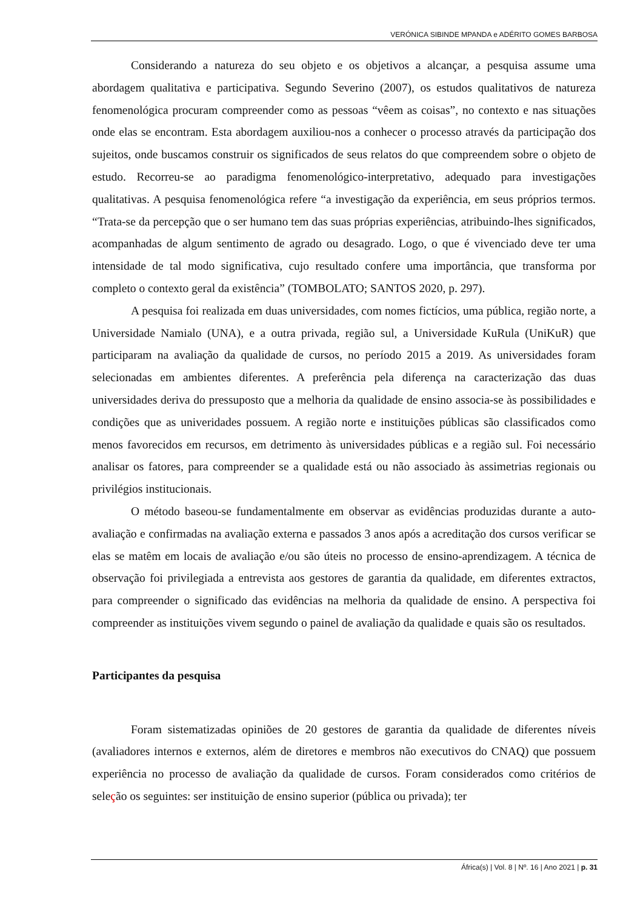VERÓNICA SIBINDE MPANDA e ADÉRITO GOMES BARBOSA
Considerando a natureza do seu objeto e os objetivos a alcançar, a pesquisa assume uma abordagem qualitativa e participativa. Segundo Severino (2007), os estudos qualitativos de natureza fenomenológica procuram compreender como as pessoas “vêem as coisas”, no contexto e nas situações onde elas se encontram. Esta abordagem auxiliou-nos a conhecer o processo através da participação dos sujeitos, onde buscamos construir os significados de seus relatos do que compreendem sobre o objeto de estudo. Recorreu-se ao paradigma fenomenológico-interpretativo, adequado para investigações qualitativas. A pesquisa fenomenológica refere “a investigação da experiência, em seus próprios termos. “Trata-se da percepção que o ser humano tem das suas próprias experiências, atribuindo-lhes significados, acompanhadas de algum sentimento de agrado ou desagrado. Logo, o que é vivenciado deve ter uma intensidade de tal modo significativa, cujo resultado confere uma importância, que transforma por completo o contexto geral da existência” (TOMBOLATO; SANTOS 2020, p. 297).
A pesquisa foi realizada em duas universidades, com nomes fictícios, uma pública, região norte, a Universidade Namialo (UNA), e a outra privada, região sul, a Universidade KuRula (UniKuR) que participaram na avaliação da qualidade de cursos, no período 2015 a 2019. As universidades foram selecionadas em ambientes diferentes. A preferência pela diferença na caracterização das duas universidades deriva do pressuposto que a melhoria da qualidade de ensino associa-se às possibilidades e condições que as univeridades possuem. A região norte e instituições públicas são classificados como menos favorecidos em recursos, em detrimento às universidades públicas e a região sul. Foi necessário analisar os fatores, para compreender se a qualidade está ou não associado às assimetrias regionais ou privilégios institucionais.
O método baseou-se fundamentalmente em observar as evidências produzidas durante a auto-avaliação e confirmadas na avaliação externa e passados 3 anos após a acreditação dos cursos verificar se elas se matêm em locais de avaliação e/ou são úteis no processo de ensino-aprendizagem. A técnica de observação foi privilegiada a entrevista aos gestores de garantia da qualidade, em diferentes extractos, para compreender o significado das evidências na melhoria da qualidade de ensino. A perspectiva foi compreender as instituições vivem segundo o painel de avaliação da qualidade e quais são os resultados.
Participantes da pesquisa
Foram sistematizadas opiniões de 20 gestores de garantia da qualidade de diferentes níveis (avaliadores internos e externos, além de diretores e membros não executivos do CNAQ) que possuem experiência no processo de avaliação da qualidade de cursos. Foram considerados como critérios de seleção os seguintes: ser instituição de ensino superior (pública ou privada); ter
África(s) | Vol. 8 | Nº. 16 | Ano 2021 | p. 31